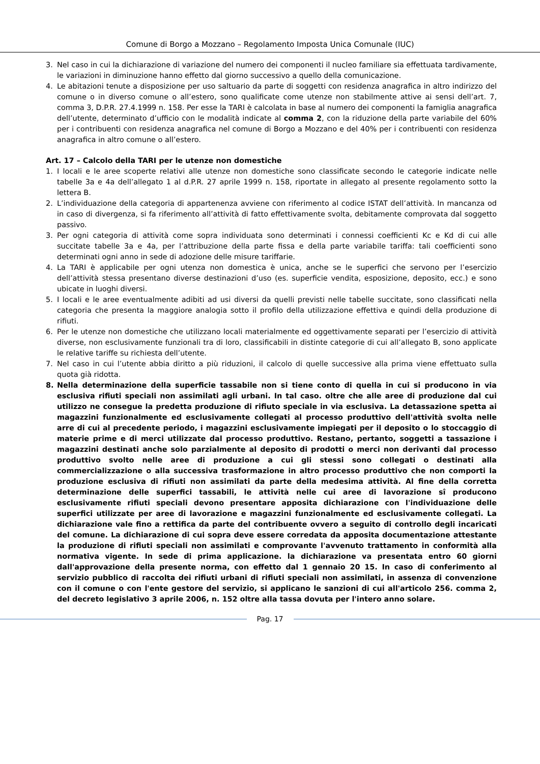Comune di Borgo a Mozzano – Regolamento Imposta Unica Comunale (IUC)
3. Nel caso in cui la dichiarazione di variazione del numero dei componenti il nucleo familiare sia effettuata tardivamente, le variazioni in diminuzione hanno effetto dal giorno successivo a quello della comunicazione.
4. Le abitazioni tenute a disposizione per uso saltuario da parte di soggetti con residenza anagrafica in altro indirizzo del comune o in diverso comune o all’estero, sono qualificate come utenze non stabilmente attive ai sensi dell’art. 7, comma 3, D.P.R. 27.4.1999 n. 158. Per esse la TARI è calcolata in base al numero dei componenti la famiglia anagrafica dell’utente, determinato d’ufficio con le modalità indicate al comma 2, con la riduzione della parte variabile del 60% per i contribuenti con residenza anagrafica nel comune di Borgo a Mozzano e del 40% per i contribuenti con residenza anagrafica in altro comune o all’estero.
Art. 17 – Calcolo della TARI per le utenze non domestiche
1. I locali e le aree scoperte relativi alle utenze non domestiche sono classificate secondo le categorie indicate nelle tabelle 3a e 4a dell’allegato 1 al d.P.R. 27 aprile 1999 n. 158, riportate in allegato al presente regolamento sotto la lettera B.
2. L’individuazione della categoria di appartenenza avviene con riferimento al codice ISTAT dell’attività. In mancanza od in caso di divergenza, si fa riferimento all’attività di fatto effettivamente svolta, debitamente comprovata dal soggetto passivo.
3. Per ogni categoria di attività come sopra individuata sono determinati i connessi coefficienti Kc e Kd di cui alle succitate tabelle 3a e 4a, per l’attribuzione della parte fissa e della parte variabile tariffa: tali coefficienti sono determinati ogni anno in sede di adozione delle misure tariffarie.
4. La TARI è applicabile per ogni utenza non domestica è unica, anche se le superfici che servono per l’esercizio dell’attività stessa presentano diverse destinazioni d’uso (es. superficie vendita, esposizione, deposito, ecc.) e sono ubicate in luoghi diversi.
5. I locali e le aree eventualmente adibiti ad usi diversi da quelli previsti nelle tabelle succitate, sono classificati nella categoria che presenta la maggiore analogia sotto il profilo della utilizzazione effettiva e quindi della produzione di rifiuti.
6. Per le utenze non domestiche che utilizzano locali materialmente ed oggettivamente separati per l’esercizio di attività diverse, non esclusivamente funzionali tra di loro, classificabili in distinte categorie di cui all’allegato B, sono applicate le relative tariffe su richiesta dell’utente.
7. Nel caso in cui l’utente abbia diritto a più riduzioni, il calcolo di quelle successive alla prima viene effettuato sulla quota già ridotta.
8. Nella determinazione della superficie tassabile non si tiene conto di quella in cui si producono in via esclusiva rifiuti speciali non assimilati agli urbani. In tal caso. oltre che alle aree di produzione dal cui utilizzo ne consegue la predetta produzione di rifiuto speciale in via esclusiva. La detassazione spetta ai magazzini funzionalmente ed esclusivamente collegati al processo produttivo dell'attività svolta nelle arre di cui al precedente periodo, i magazzini esclusivamente impiegati per il deposito o lo stoccaggio di materie prime e di merci utilizzate dal processo produttivo. Restano, pertanto, soggetti a tassazione i magazzini destinati anche solo parzialmente al deposito di prodotti o merci non derivanti dal processo produttivo svolto nelle aree di produzione a cui gli stessi sono collegati o destinati alla commercializzazione o alla successiva trasformazione in altro processo produttivo che non comporti la produzione esclusiva di rifiuti non assimilati da parte della medesima attività. Al fine della corretta determinazione delle superfici tassabili, le attività nelle cui aree di lavorazione sî producono esclusivamente rifiuti speciali devono presentare apposita dichiarazione con l'individuazione delle superfici utilizzate per aree di lavorazione e magazzini funzionalmente ed esclusivamente collegati. La dichiarazione vale fino a rettifica da parte del contribuente ovvero a seguito di controllo degli incaricati del comune. La dichiarazione di cui sopra deve essere corredata da apposita documentazione attestante la produzione di rifiuti speciali non assimilati e comprovante l'avvenuto trattamento in conformità alla normativa vigente. In sede di prima applicazione. la dichiarazione va presentata entro 60 giorni dall'approvazione della presente norma, con effetto dal 1 gennaio 20 15. In caso di conferimento al servizio pubblico di raccolta dei rifiuti urbani di rifiuti speciali non assimilati, in assenza di convenzione con il comune o con l'ente gestore del servizio, si applicano le sanzioni di cui all'articolo 256. comma 2, del decreto legislativo 3 aprile 2006, n. 152 oltre alla tassa dovuta per l'intero anno solare.
Pag. 17